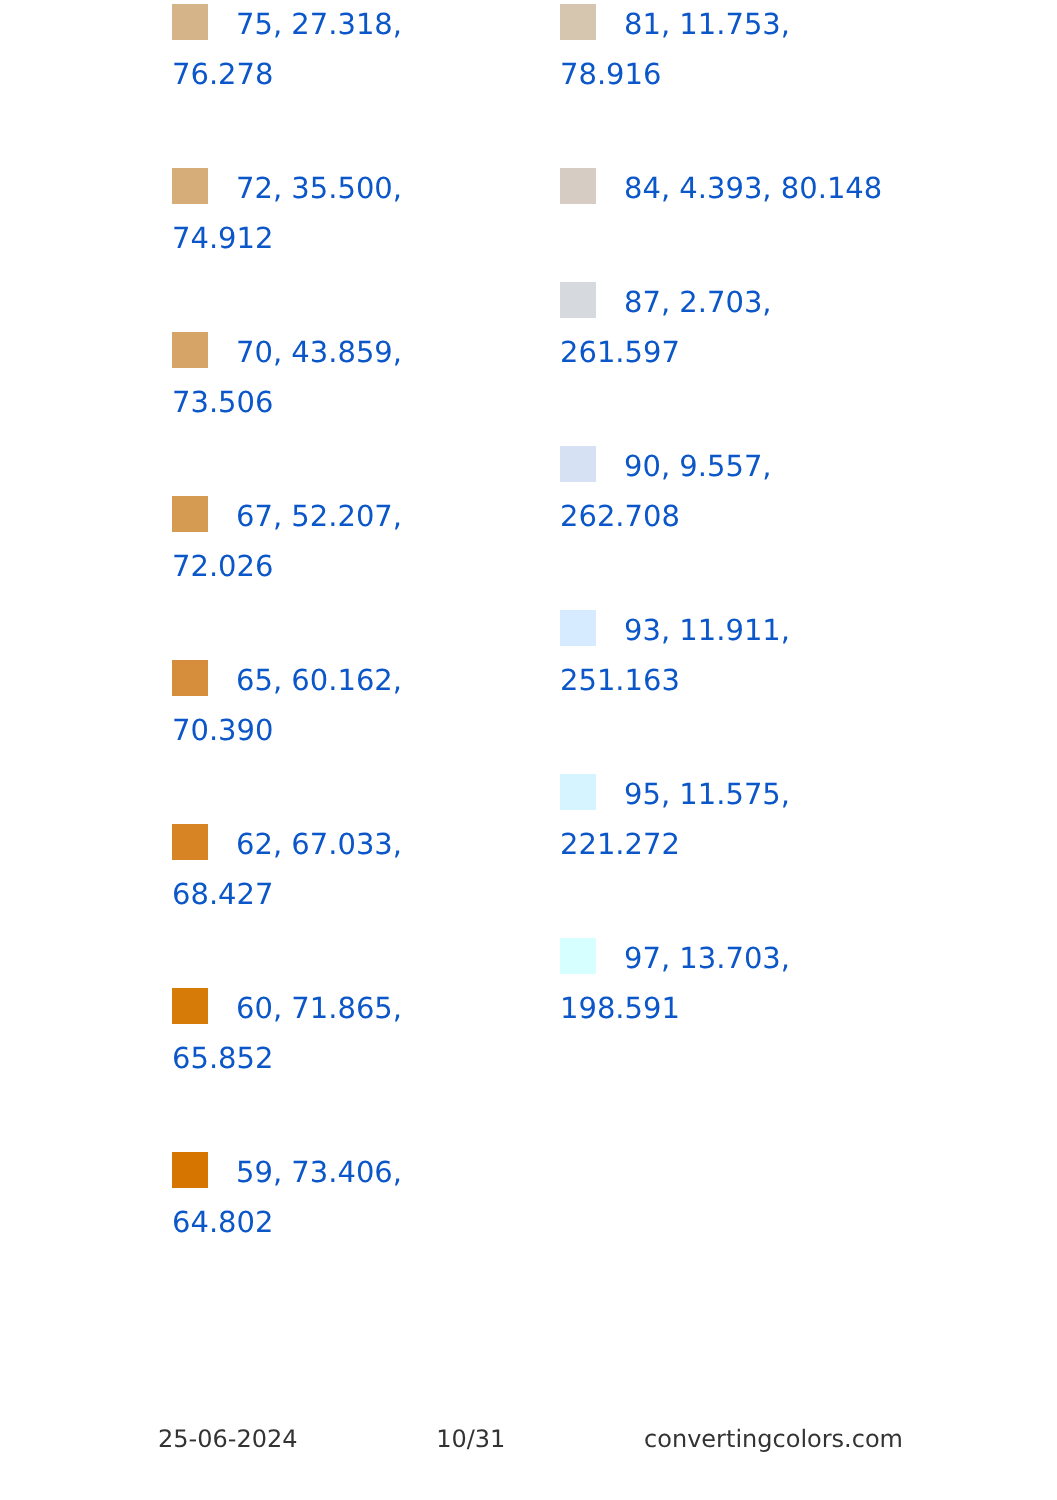75, 27.318, 76.278
72, 35.500, 74.912
70, 43.859, 73.506
67, 52.207, 72.026
65, 60.162, 70.390
62, 67.033, 68.427
60, 71.865, 65.852
59, 73.406, 64.802
81, 11.753, 78.916
84, 4.393, 80.148
87, 2.703, 261.597
90, 9.557, 262.708
93, 11.911, 251.163
95, 11.575, 221.272
97, 13.703, 198.591
25-06-2024 10/31 convertingcolors.com